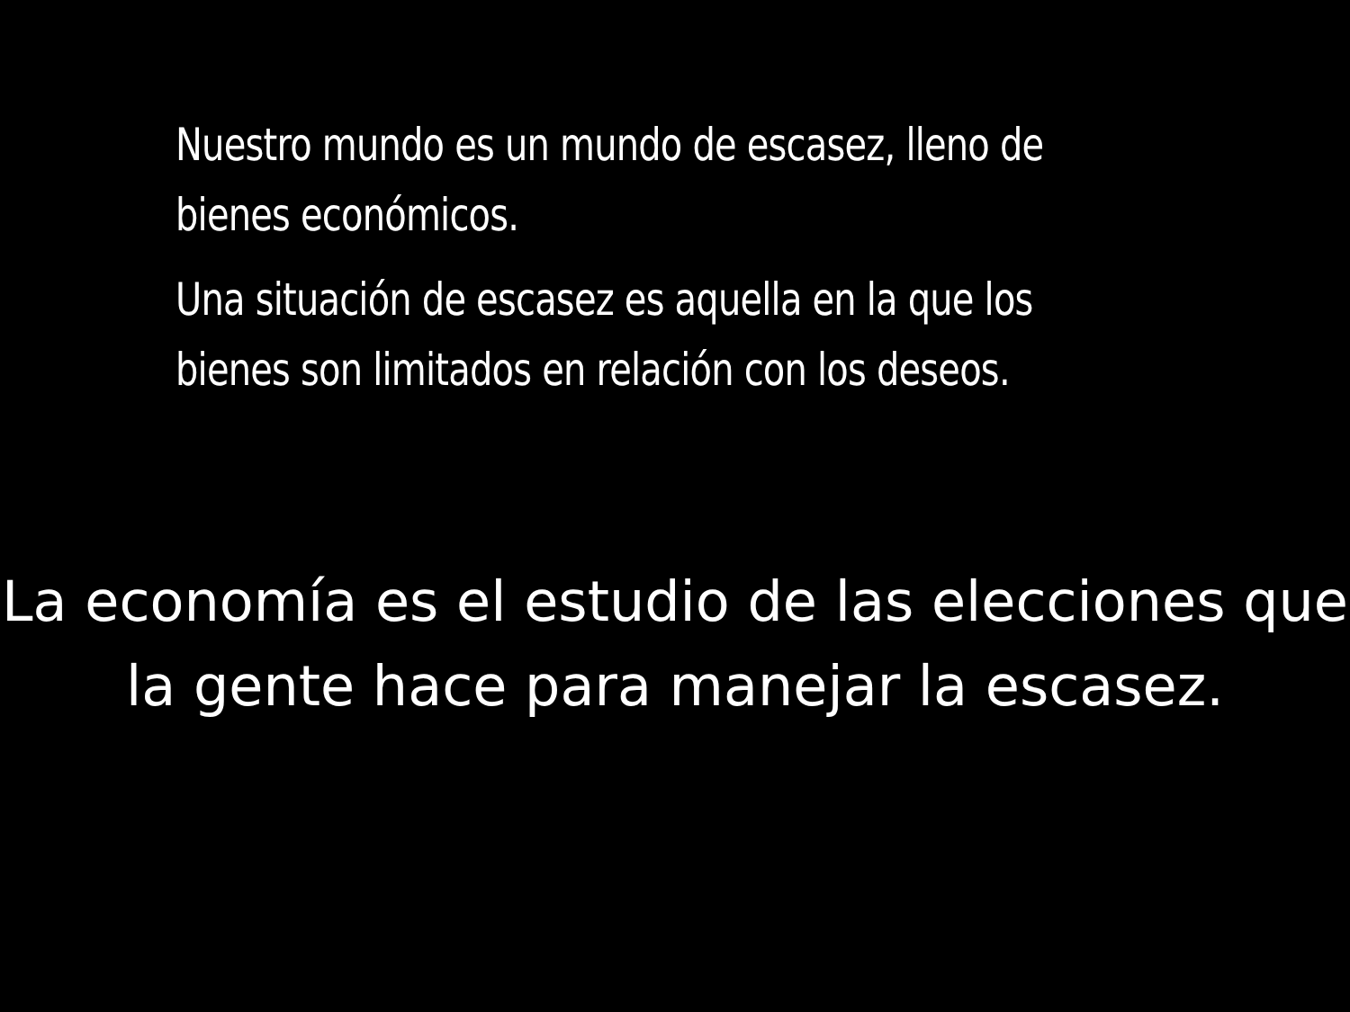Nuestro mundo es un mundo de escasez, lleno de
bienes económicos.
Una situación de escasez es aquella en la que los
bienes son limitados en relación con los deseos.
La economía es el estudio de las elecciones que
la gente hace para manejar la escasez.